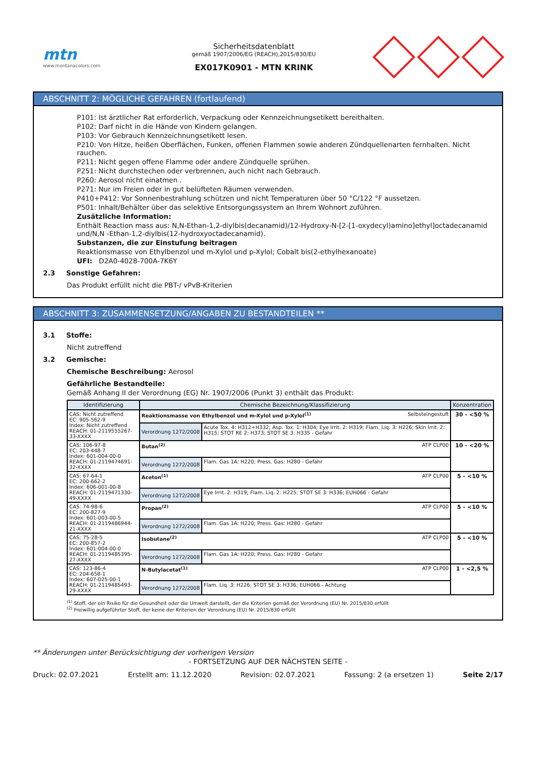mtn
www.montanacolors.com
Sicherheitsdatenblatt
gemäß 1907/2006/EG (REACH),2015/830/EU
EX017K0901 - MTN KRINK
ABSCHNITT 2: MÖGLICHE GEFAHREN (fortlaufend)
P101: Ist ärztlicher Rat erforderlich, Verpackung oder Kennzeichnungsetikett bereithalten.
P102: Darf nicht in die Hände von Kindern gelangen.
P103: Vor Gebrauch Kennzeichnungsetikett lesen.
P210: Von Hitze, heißen Oberflächen, Funken, offenen Flammen sowie anderen Zündquellenarten fernhalten. Nicht rauchen.
P211: Nicht gegen offene Flamme oder andere Zündquelle sprühen.
P251: Nicht durchstechen oder verbrennen, auch nicht nach Gebrauch.
P260: Aerosol nicht einatmen .
P271: Nur im Freien oder in gut belüfteten Räumen verwenden.
P410+P412: Vor Sonnenbestrahlung schützen und nicht Temperaturen über 50 °C/122 °F aussetzen.
P501: Inhalt/Behälter über das selektive Entsorgungssystem an Ihrem Wohnort zuführen.
Zusätzliche Information:
Enthält Reaction mass aus: N,N-Ethan-1,2-diylbis(decanamid)/12-Hydroxy-N-[2-[1-oxydecyl)amino]ethyl]octadecanamid und/N,N -Ethan-1,2-diylbis(12-hydroxyoctadecanamid).
Substanzen, die zur Einstufung beitragen
Reaktionsmasse von Ethylbenzol und m-Xylol und p-Xylol; Cobalt bis(2-ethylhexanoate)
UFI: D2A0-4028-700A-7K6Y
2.3 Sonstige Gefahren:
Das Produkt erfüllt nicht die PBT-/ vPvB-Kriterien
ABSCHNITT 3: ZUSAMMENSETZUNG/ANGABEN ZU BESTANDTEILEN **
3.1 Stoffe:
Nicht zutreffend
3.2 Gemische:
Chemische Beschreibung: Aerosol
Gefährliche Bestandteile:
Gemäß Anhang II der Verordnung (EG) Nr. 1907/2006 (Punkt 3) enthält das Produkt:
| Identifizierung | Chemische Bezeichnung/Klassifizierung | | Konzentration |
| --- | --- | --- | --- |
| CAS: Nicht zutreffend EC: 905-562-9 Index: Nicht zutreffend REACH: 01-2119555267-33-XXXX | Reaktionsmasse von Ethylbenzol und m-Xylol und p-Xylol<sup>(1)</sup> Selbsteingestuft | | 30 - <50 % |
| | Verordnung 1272/2008 | Acute Tox. 4: H312+H332; Asp. Tox. 1: H304; Eye Irrit. 2: H319; Flam. Liq. 3: H226; Skin Irrit. 2: H315; STOT RE 2: H373; STOT SE 3: H335 - Gefahr | |
| CAS: 106-97-8 EC: 203-448-7 Index: 601-004-00-0 REACH: 01-2119474691-32-XXXX | Butan<sup>(2)</sup> ATP CLP00 | | 10 - <20 % |
| | Verordnung 1272/2008 | Flam. Gas 1A: H220; Press. Gas: H280 - Gefahr | |
| CAS: 67-64-1 EC: 200-662-2 Index: 606-001-00-8 REACH: 01-2119471330-49-XXXX | Aceton<sup>(1)</sup> ATP CLP00 | | 5 - <10 % |
| | Verordnung 1272/2008 | Eye Irrit. 2: H319; Flam. Liq. 2: H225; STOT SE 3: H336; EUH066 - Gefahr | |
| CAS: 74-98-6 EC: 200-827-9 Index: 601-003-00-5 REACH: 01-2119486944-21-XXXX | Propan<sup>(2)</sup> ATP CLP00 | | 5 - <10 % |
| | Verordnung 1272/2008 | Flam. Gas 1A: H220; Press. Gas: H280 - Gefahr | |
| CAS: 75-28-5 EC: 200-857-2 Index: 601-004-00-0 REACH: 01-2119485395-27-XXXX | Isobutane<sup>(2)</sup> ATP CLP00 | | 5 - <10 % |
| | Verordnung 1272/2008 | Flam. Gas 1A: H220; Press. Gas: H280 - Gefahr | |
| CAS: 123-86-4 EC: 204-658-1 Index: 607-025-00-1 REACH: 01-2119485493-29-XXXX | N-Butylacetat<sup>(1)</sup> ATP CLP00 | | 1 - <2,5 % |
| | Verordnung 1272/2008 | Flam. Liq. 3: H226; STOT SE 3: H336; EUH066 - Achtung | |
<sup>(1)</sup> Stoff, der ein Risiko für die Gesundheit oder die Umwelt darstellt, der die Kriterien gemäß der Verordnung (EU) Nr. 2015/830 erfüllt
<sup>(2)</sup> Freiwillig aufgeführter Stoff, der keine der Kriterien der Verordnung (EU) Nr. 2015/830 erfüllt
** Änderungen unter Berücksichtigung der vorherigen Version
- FORTSETZUNG AUF DER NÄCHSTEN SEITE -
Druck: 02.07.2021 Erstellt am: 11.12.2020 Revision: 02.07.2021 Fassung: 2 (a ersetzen 1) Seite 2/17